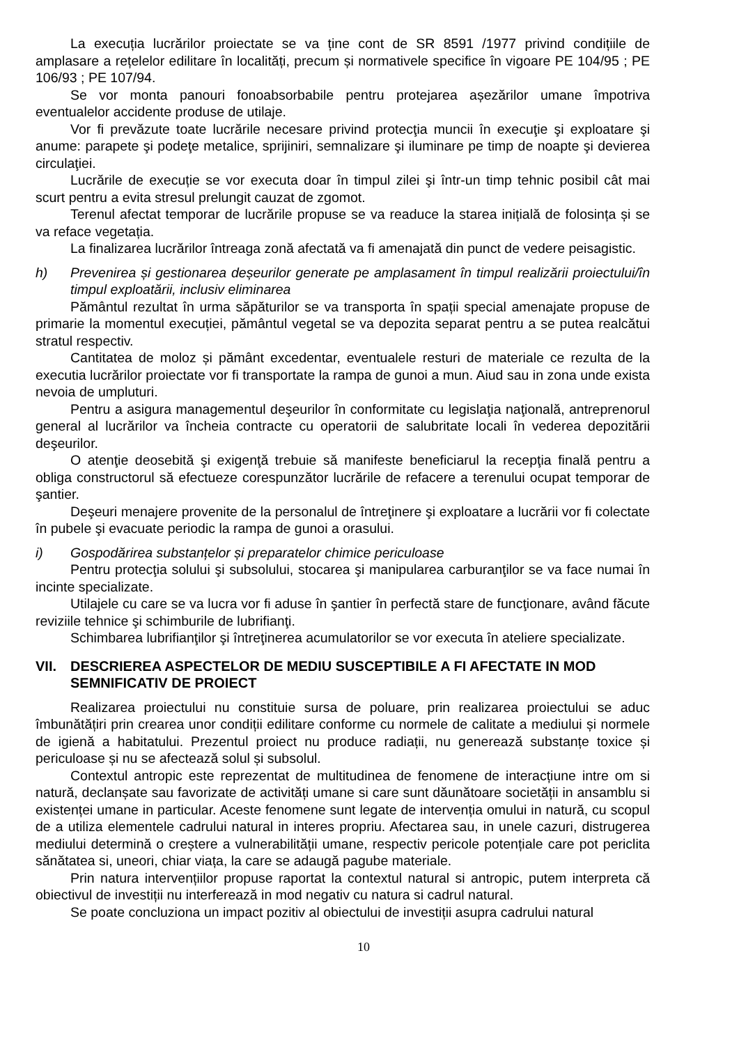La execuția lucrărilor proiectate se va ține cont de SR 8591 /1977 privind condițiile de amplasare a rețelelor edilitare în localități, precum și normativele specifice în vigoare PE 104/95 ; PE 106/93 ; PE 107/94.
Se vor monta panouri fonoabsorbabile pentru protejarea așezărilor umane împotriva eventualelor accidente produse de utilaje.
Vor fi prevăzute toate lucrările necesare privind protecţia muncii în execuţie şi exploatare şi anume: parapete şi podeţe metalice, sprijiniri, semnalizare şi iluminare pe timp de noapte şi devierea circulaţiei.
Lucrările de execuție se vor executa doar în timpul zilei şi într-un timp tehnic posibil cât mai scurt pentru a evita stresul prelungit cauzat de zgomot.
Terenul afectat temporar de lucrările propuse se va readuce la starea inițială de folosința și se va reface vegetația.
La finalizarea lucrărilor întreaga zonă afectată va fi amenajată din punct de vedere peisagistic.
h) Prevenirea și gestionarea deșeurilor generate pe amplasament în timpul realizării proiectului/în timpul exploatării, inclusiv eliminarea
Pământul rezultat în urma săpăturilor se va transporta în spații special amenajate propuse de primarie la momentul execuției, pământul vegetal se va depozita separat pentru a se putea realcătui stratul respectiv.
Cantitatea de moloz și pământ excedentar, eventualele resturi de materiale ce rezulta de la executia lucrărilor proiectate vor fi transportate la rampa de gunoi a mun. Aiud sau in zona unde exista nevoia de umpluturi.
Pentru a asigura managementul deşeurilor în conformitate cu legislaţia naţională, antreprenorul general al lucrărilor va încheia contracte cu operatorii de salubritate locali în vederea depozitării deşeurilor.
O atenţie deosebită şi exigenţă trebuie să manifeste beneficiarul la recepţia finală pentru a obliga constructorul să efectueze corespunzător lucrările de refacere a terenului ocupat temporar de şantier.
Deşeuri menajere provenite de la personalul de întreţinere şi exploatare a lucrării vor fi colectate în pubele şi evacuate periodic la rampa de gunoi a orasului.
i) Gospodărirea substanțelor și preparatelor chimice periculoase
Pentru protecţia solului şi subsolului, stocarea şi manipularea carburanţilor se va face numai în incinte specializate.
Utilajele cu care se va lucra vor fi aduse în şantier în perfectă stare de funcţionare, având făcute reviziile tehnice şi schimburile de lubrifianţi.
Schimbarea lubrifianţilor şi întreţinerea acumulatorilor se vor executa în ateliere specializate.
VII. DESCRIEREA ASPECTELOR DE MEDIU SUSCEPTIBILE A FI AFECTATE IN MOD SEMNIFICATIV DE PROIECT
Realizarea proiectului nu constituie sursa de poluare, prin realizarea proiectului se aduc îmbunătățiri prin crearea unor condiții edilitare conforme cu normele de calitate a mediului și normele de igienă a habitatului. Prezentul proiect nu produce radiații, nu generează substanțe toxice și periculoase și nu se afectează solul și subsolul.
Contextul antropic este reprezentat de multitudinea de fenomene de interacțiune intre om si natură, declanșate sau favorizate de activități umane si care sunt dăunătoare societății in ansamblu si existenței umane in particular. Aceste fenomene sunt legate de intervenția omului in natură, cu scopul de a utiliza elementele cadrului natural in interes propriu. Afectarea sau, in unele cazuri, distrugerea mediului determină o creștere a vulnerabilității umane, respectiv pericole potențiale care pot periclita sănătatea si, uneori, chiar viața, la care se adaugă pagube materiale.
Prin natura intervențiilor propuse raportat la contextul natural si antropic, putem interpreta că obiectivul de investiții nu interferează in mod negativ cu natura si cadrul natural.
Se poate concluziona un impact pozitiv al obiectului de investiții asupra cadrului natural
10